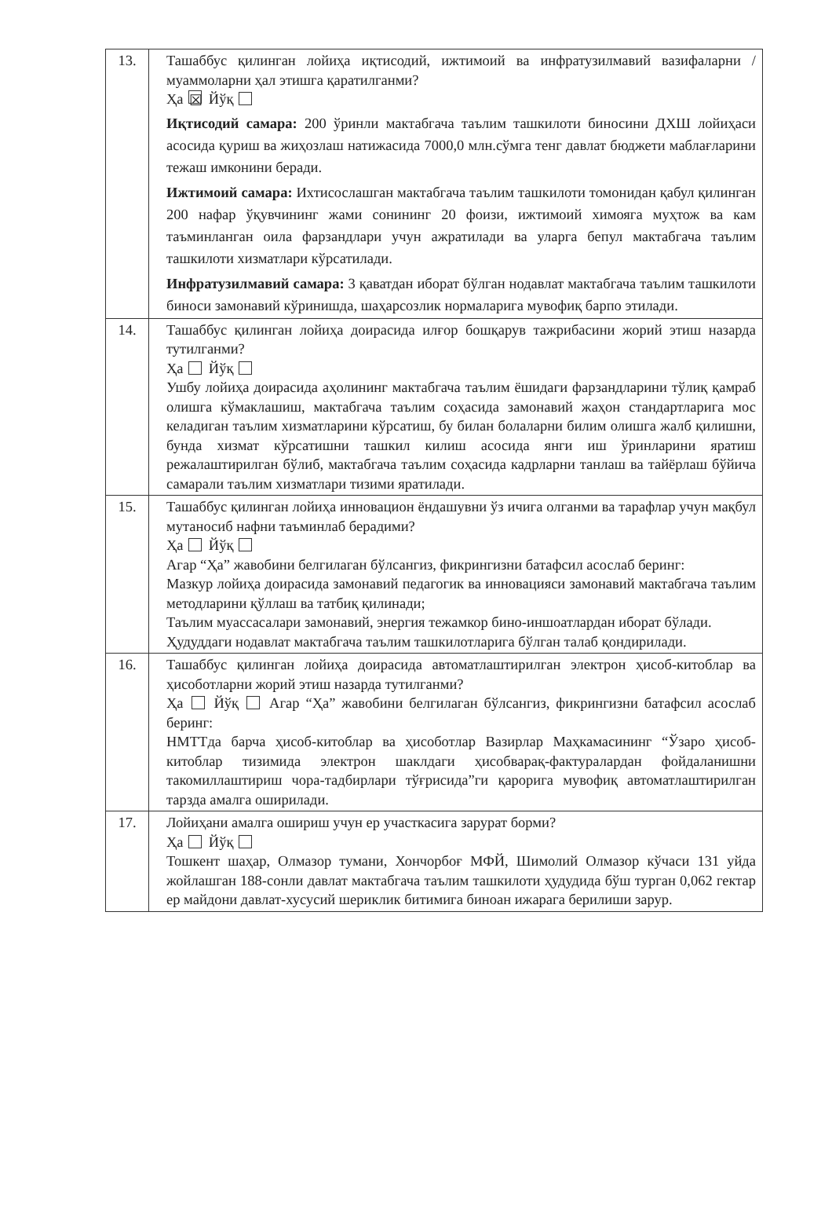| 13. | Ташаббус қилинган лойиҳа иқтисодий, ижтимоий ва инфратузилмавий вазифаларни / муаммоларни ҳал этишга қаратилганми? Ҳа ☒ Йўқ Иқтисодий самара: 200 ўринли мактабгача таълим ташкилоти биносини ДХШ лойиҳаси асосида қуриш ва жиҳозлаш натижасида 7000,0 млн.сўмга тенг давлат бюджети маблағларини тежаш имконини беради. Ижтимоий самара: Ихтисослашган мактабгача таълим ташкилоти томонидан қабул қилинган 200 нафар ўқувчининг жами сонининг 20 фоизи, ижтимоий химояга муҳтож ва кам таъминланган оила фарзандлари учун ажратилади ва уларга бепул мактабгача таълим ташкилоти хизматлари кўрсатилади. Инфратузилмавий самара: 3 қаватдан иборат бўлган нодавлат мактабгача таълим ташкилоти биноси замонавий кўринишда, шаҳарсозлик нормаларига мувофиқ барпо этилади. |
| 14. | Ташаббус қилинган лойиҳа доирасида илғор бошқарув тажрибасини жорий этиш назарда тутилганми? Ҳа Йўқ Ушбу лойиҳа доирасида аҳолининг мактабгача таълим ёшидаги фарзандларини тўлиқ қамраб олишга кўмаклашиш, мактабгача таълим соҳасида замонавий жаҳон стандартларига мос келадиган таълим хизматларини кўрсатиш, бу билан болаларни билим олишга жалб қилишни, бунда хизмат кўрсатишни ташкил килиш асосида янги иш ўринларини яратиш режалаштирилган бўлиб, мактабгача таълим соҳасида кадрларни танлаш ва тайёрлаш бўйича самарали таълим хизматлари тизими яратилади. |
| 15. | Ташаббус қилинган лойиҳа инновацион ёндашувни ўз ичига олганми ва тарафлар учун мақбул мутаносиб нафни таъминлаб берадими? Ҳа Йўқ Агар “Ҳа” жавобини белгилаган бўлсангиз, фикрингизни батафсил асослаб беринг: Мазкур лойиҳа доирасида замонавий педагогик ва инновацияси замонавий мактабгача таълим методларини қўллаш ва татбиқ қилинади; Таълим муассасалари замонавий, энергия тежамкор бино-иншоатлардан иборат бўлади. Ҳудуддаги нодавлат мактабгача таълим ташкилотларига бўлган талаб қондирилади. |
| 16. | Ташаббус қилинган лойиҳа доирасида автоматлаштирилган электрон ҳисоб-китоблар ва ҳисоботларни жорий этиш назарда тутилганми? Ҳа Йўқ Агар “Ҳа” жавобини белгилаган бўлсангиз, фикрингизни батафсил асослаб беринг: НМТТда барча ҳисоб-китоблар ва ҳисоботлар Вазирлар Маҳкамасининг “Ўзаро ҳисоб-китоблар тизимида электрон шаклдаги ҳисобварақ-фактуралардан фойдаланишни такомиллаштириш чора-тадбирлари тўғрисида”ги қарорига мувофиқ автоматлаштирилган тарзда амалга оширилади. |
| 17. | Лойиҳани амалга ошириш учун ер участкасига зарурат борми? Ҳа Йўқ Тошкент шаҳар, Олмазор тумани, Хончорбоғ МФЙ, Шимолий Олмазор кўчаси 131 уйда жойлашган 188-сонли давлат мактабгача таълим ташкилоти ҳудудида бўш турган 0,062 гектар ер майдони давлат-хусусий шериклик битимига биноан ижарага берилиши зарур. |